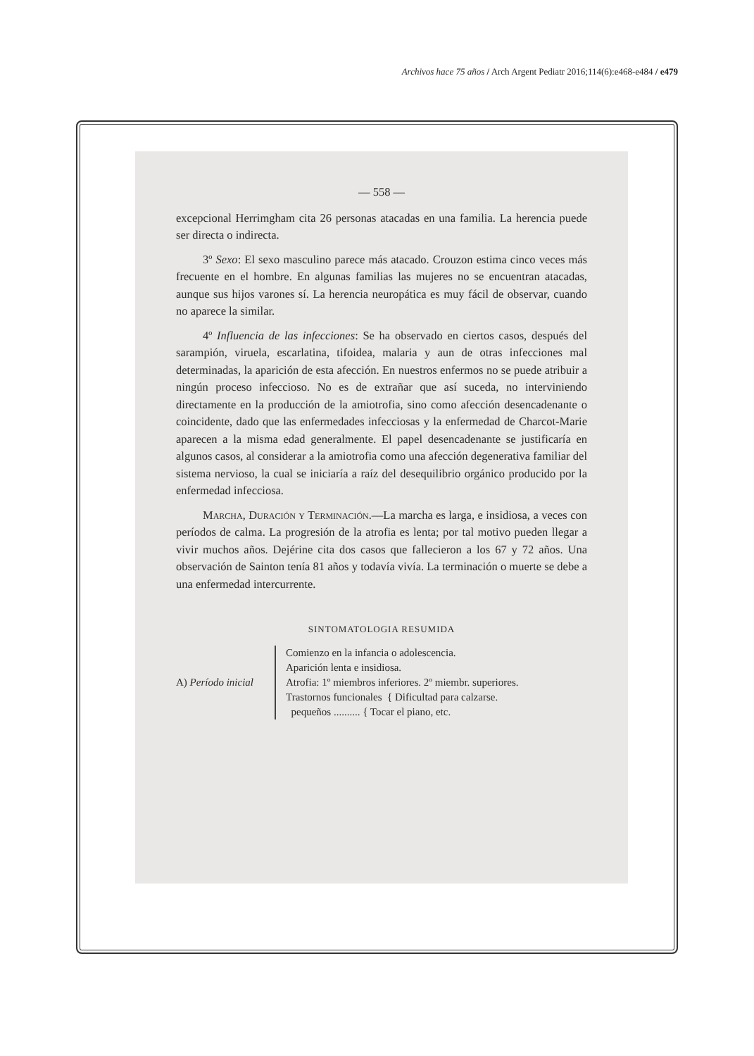Archivos hace 75 años / Arch Argent Pediatr 2016;114(6):e468-e484 / e479
— 558 —
excepcional Herrimgham cita 26 personas atacadas en una familia. La herencia puede ser directa o indirecta.
3º Sexo: El sexo masculino parece más atacado. Crouzon estima cinco veces más frecuente en el hombre. En algunas familias las mujeres no se encuentran atacadas, aunque sus hijos varones sí. La herencia neuropática es muy fácil de observar, cuando no aparece la similar.
4º Influencia de las infecciones: Se ha observado en ciertos casos, después del sarampión, viruela, escarlatina, tifoidea, malaria y aun de otras infecciones mal determinadas, la aparición de esta afección. En nuestros enfermos no se puede atribuir a ningún proceso infeccioso. No es de extrañar que así suceda, no interviniendo directamente en la producción de la amiotrofia, sino como afección desencadenante o coincidente, dado que las enfermedades infecciosas y la enfermedad de Charcot-Marie aparecen a la misma edad generalmente. El papel desencadenante se justificaría en algunos casos, al considerar a la amiotrofia como una afección degenerativa familiar del sistema nervioso, la cual se iniciaría a raíz del desequilibrio orgánico producido por la enfermedad infecciosa.
Marcha, Duración y Terminación.—La marcha es larga, e insidiosa, a veces con períodos de calma. La progresión de la atrofia es lenta; por tal motivo pueden llegar a vivir muchos años. Dejérine cita dos casos que fallecieron a los 67 y 72 años. Una observación de Sainton tenía 81 años y todavía vivía. La terminación o muerte se debe a una enfermedad intercurrente.
SINTOMATOLOGIA RESUMIDA
A) Período inicial
Comienzo en la infancia o adolescencia.
Aparición lenta e insidiosa.
Atrofia: 1º miembros inferiores. 2º miembr. superiores.
Trastornos funcionales { Dificultad para calzarse.
pequeños .......... { Tocar el piano, etc.